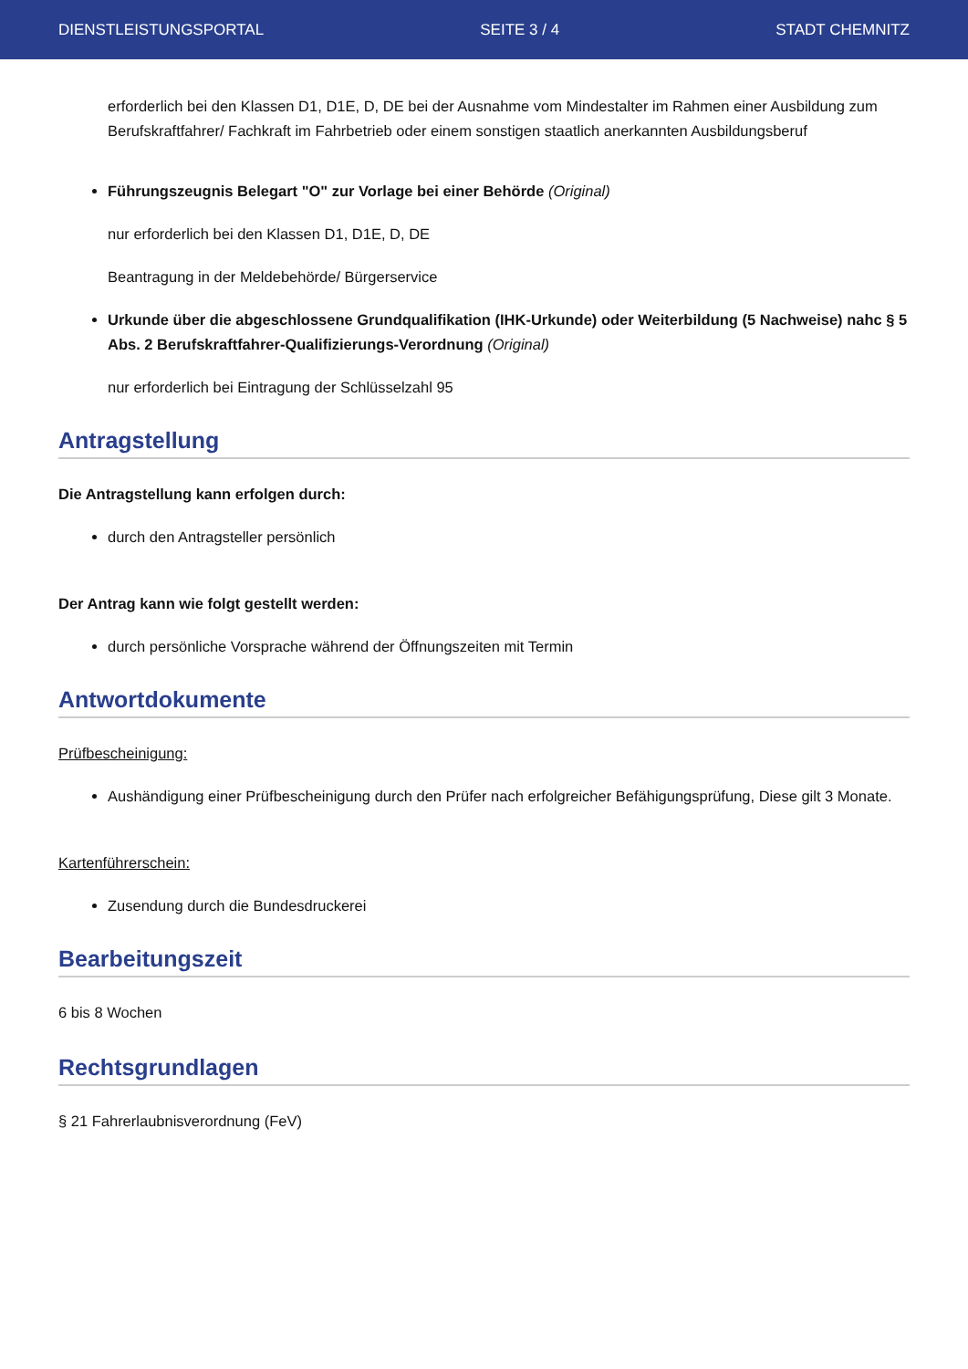DIENSTLEISTUNGSPORTAL SEITE 3 / 4 STADT CHEMNITZ
erforderlich bei den Klassen D1, D1E, D, DE bei der Ausnahme vom Mindestalter im Rahmen einer Ausbildung zum Berufskraftfahrer/ Fachkraft im Fahrbetrieb oder einem sonstigen staatlich anerkannten Ausbildungsberuf
Führungszeugnis Belegart "O" zur Vorlage bei einer Behörde (Original)
nur erforderlich bei den Klassen D1, D1E, D, DE
Beantragung in der Meldebehörde/ Bürgerservice
Urkunde über die abgeschlossene Grundqualifikation (IHK-Urkunde) oder Weiterbildung (5 Nachweise) nahc § 5 Abs. 2 Berufskraftfahrer-Qualifizierungs-Verordnung (Original)
nur erforderlich bei Eintragung der Schlüsselzahl 95
Antragstellung
Die Antragstellung kann erfolgen durch:
durch den Antragsteller persönlich
Der Antrag kann wie folgt gestellt werden:
durch persönliche Vorsprache während der Öffnungszeiten mit Termin
Antwortdokumente
Prüfbescheinigung:
Aushändigung einer Prüfbescheinigung durch den Prüfer nach erfolgreicher Befähigungsprüfung, Diese gilt 3 Monate.
Kartenführerschein:
Zusendung durch die Bundesdruckerei
Bearbeitungszeit
6 bis 8 Wochen
Rechtsgrundlagen
§ 21 Fahrerlaubnisverordnung (FeV)